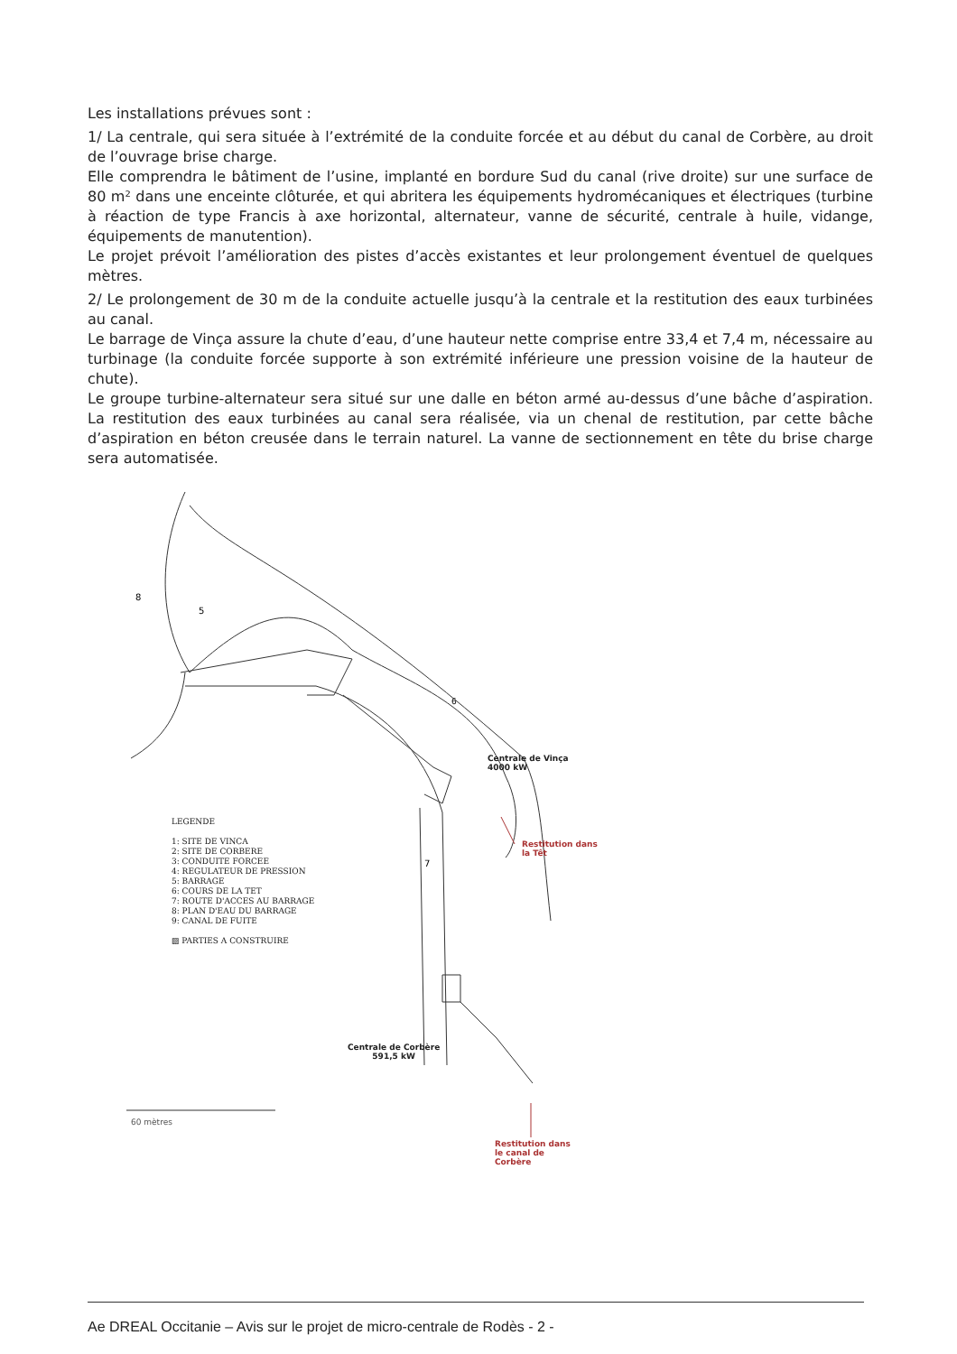Les installations prévues sont :
1/ La centrale, qui sera située à l’extrémité de la conduite forcée et au début du canal de Corbère, au droit de l’ouvrage brise charge.
Elle comprendra le bâtiment de l’usine, implanté en bordure Sud du canal (rive droite) sur une surface de 80 m² dans une enceinte clôturée, et qui abritera les équipements hydromécaniques et électriques (turbine à réaction de type Francis à axe horizontal, alternateur, vanne de sécurité, centrale à huile, vidange, équipements de manutention).
Le projet prévoit l’amélioration des pistes d’accès existantes et leur prolongement éventuel de quelques mètres.
2/ Le prolongement de 30 m de la conduite actuelle jusqu’à la centrale et la restitution des eaux turbinées au canal.
Le barrage de Vinça assure la chute d’eau, d’une hauteur nette comprise entre 33,4 et 7,4 m, nécessaire au turbinage (la conduite forcée supporte à son extrémité inférieure une pression voisine de la hauteur de chute).
Le groupe turbine-alternateur sera situé sur une dalle en béton armé au-dessus d’une bâche d’aspiration. La restitution des eaux turbinées au canal sera réalisée, via un chenal de restitution, par cette bâche d’aspiration en béton creusée dans le terrain naturel. La vanne de sectionnement en tête du brise charge sera automatisée.
5
8
6
7
60 mètres
Centrale de Vinça
4000 kW
Restitution dans
la Têt
Centrale de Corbère
591,5 kW
Restitution dans
le canal de
Corbère
LEGENDE
1: SITE DE VINCA
2: SITE DE CORBERE
3: CONDUITE FORCEE
4: REGULATEUR DE PRESSION
5: BARRAGE
6: COURS DE LA TET
7: ROUTE D'ACCES AU BARRAGE
8: PLAN D'EAU DU BARRAGE
9: CANAL DE FUITE
▨ PARTIES A CONSTRUIRE
Ae DREAL Occitanie – Avis sur le projet de micro-centrale de Rodès - 2 -